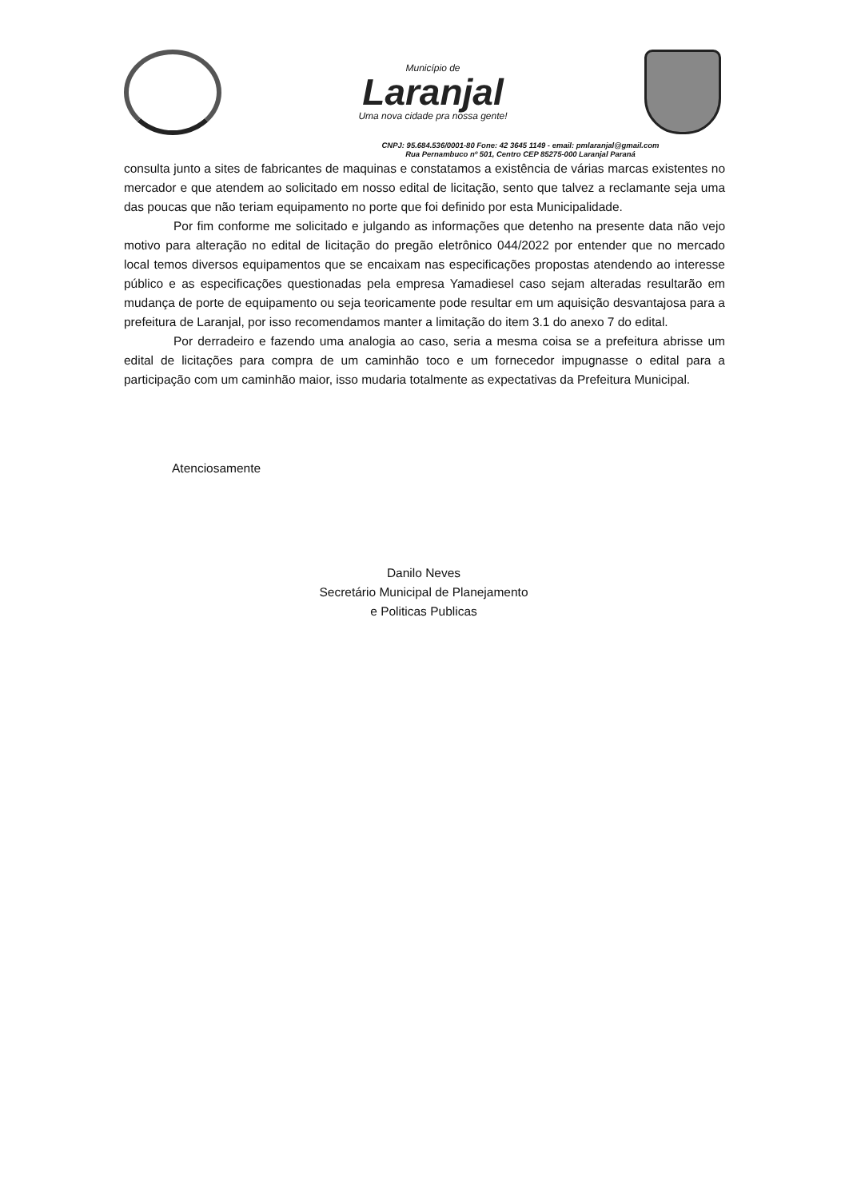Município de
Laranjal
Uma nova cidade pra nossa gente!
CNPJ: 95.684.536/0001-80 Fone: 42 3645 1149 - email: pmlaranjal@gmail.com
Rua Pernambuco nº 501, Centro CEP 85275-000 Laranjal Paraná
consulta junto a sites de fabricantes de maquinas e constatamos a existência de várias marcas existentes no mercador e que atendem ao solicitado em nosso edital de licitação, sento que talvez a reclamante seja uma das poucas que não teriam equipamento no porte que foi definido por esta Municipalidade.
Por fim conforme me solicitado e julgando as informações que detenho na presente data não vejo motivo para alteração no edital de licitação do pregão eletrônico 044/2022 por entender que no mercado local temos diversos equipamentos que se encaixam nas especificações propostas atendendo ao interesse público e as especificações questionadas pela empresa Yamadiesel caso sejam alteradas resultarão em mudança de porte de equipamento ou seja teoricamente pode resultar em um aquisição desvantajosa para a prefeitura de Laranjal, por isso recomendamos manter a limitação do item 3.1 do anexo 7 do edital.
Por derradeiro e fazendo uma analogia ao caso, seria a mesma coisa se a prefeitura abrisse um edital de licitações para compra de um caminhão toco e um fornecedor impugnasse o edital para a participação com um caminhão maior, isso mudaria totalmente as expectativas da Prefeitura Municipal.
Atenciosamente
Danilo Neves
Secretário Municipal de Planejamento
e Politicas Publicas